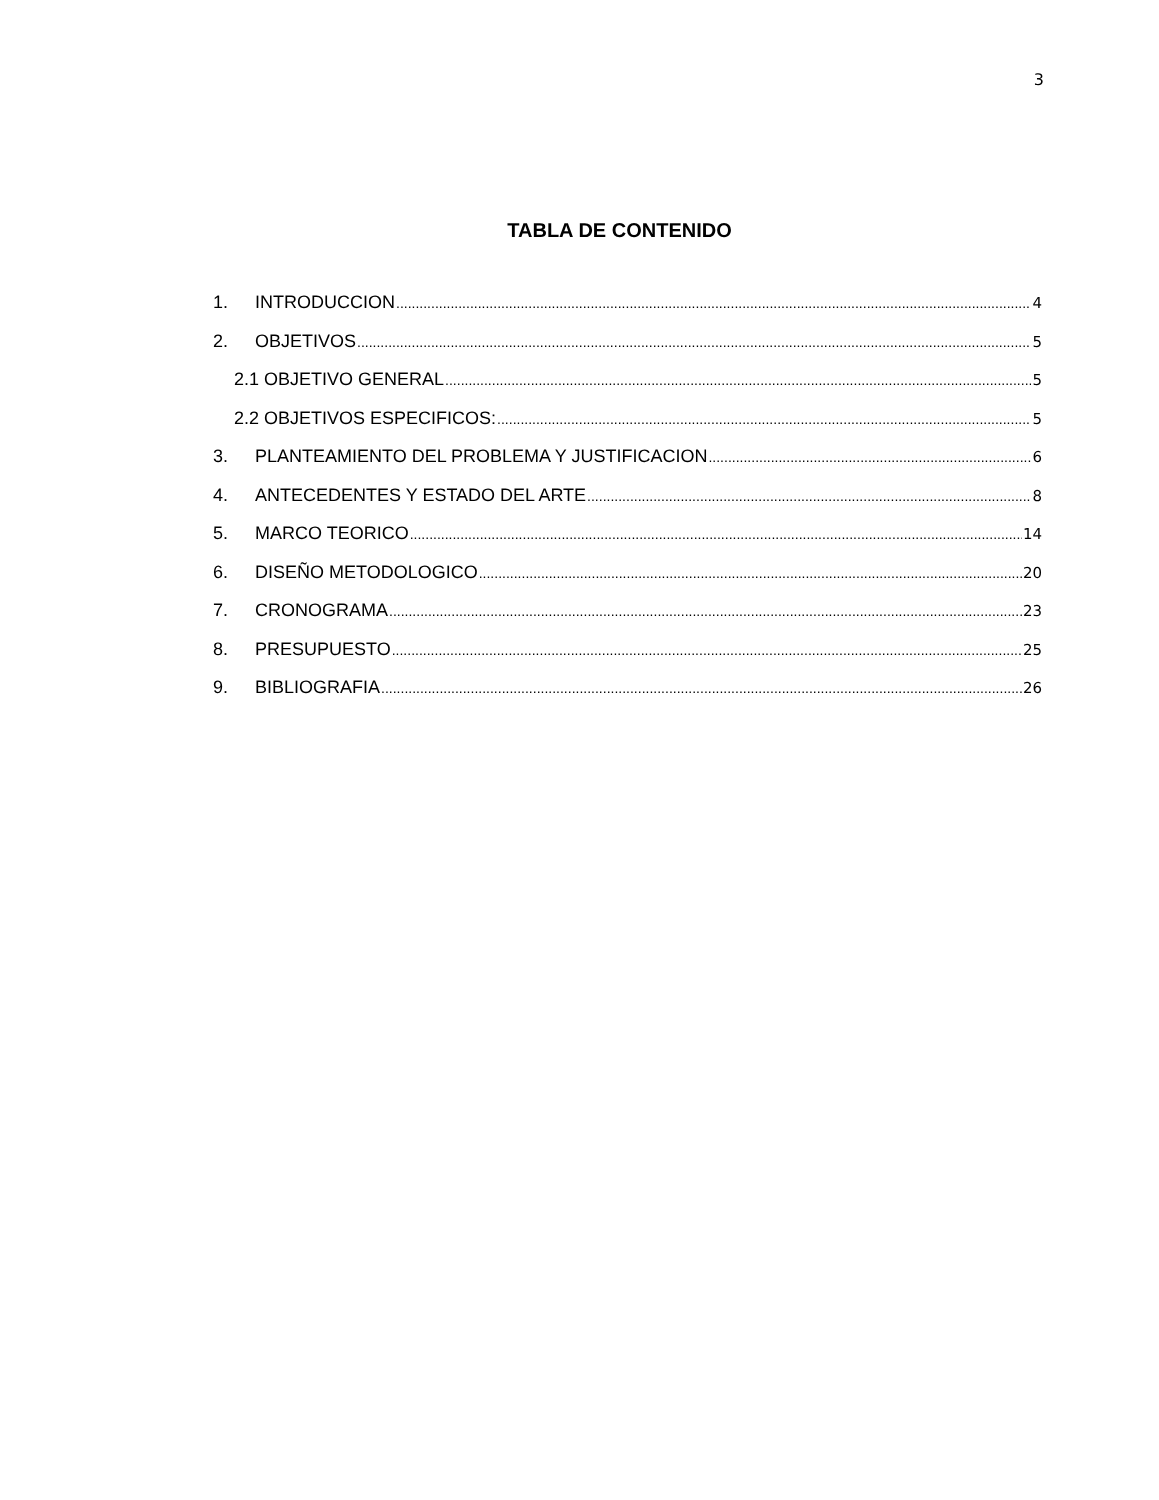3
TABLA DE CONTENIDO
1. INTRODUCCION 4
2. OBJETIVOS 5
2.1 OBJETIVO GENERAL 5
2.2 OBJETIVOS ESPECIFICOS: 5
3. PLANTEAMIENTO DEL PROBLEMA Y JUSTIFICACION 6
4. ANTECEDENTES Y ESTADO DEL ARTE 8
5. MARCO TEORICO 14
6. DISEÑO METODOLOGICO 20
7. CRONOGRAMA 23
8. PRESUPUESTO 25
9. BIBLIOGRAFIA 26